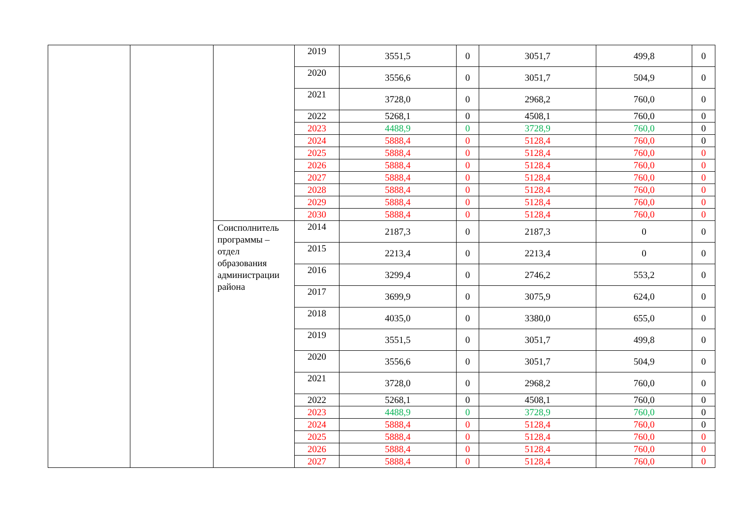| | | | 2019 | 3551,5 | 0 | 3051,7 | 499,8 | 0 |
| | | | 2020 | 3556,6 | 0 | 3051,7 | 504,9 | 0 |
| | | | 2021 | 3728,0 | 0 | 2968,2 | 760,0 | 0 |
| | | | 2022 | 5268,1 | 0 | 4508,1 | 760,0 | 0 |
| | | | 2023 | 4488,9 | 0 | 3728,9 | 760,0 | 0 |
| | | | 2024 | 5888,4 | 0 | 5128,4 | 760,0 | 0 |
| | | | 2025 | 5888,4 | 0 | 5128,4 | 760,0 | 0 |
| | | | 2026 | 5888,4 | 0 | 5128,4 | 760,0 | 0 |
| | | | 2027 | 5888,4 | 0 | 5128,4 | 760,0 | 0 |
| | | | 2028 | 5888,4 | 0 | 5128,4 | 760,0 | 0 |
| | | | 2029 | 5888,4 | 0 | 5128,4 | 760,0 | 0 |
| | | | 2030 | 5888,4 | 0 | 5128,4 | 760,0 | 0 |
| | | Соисполнитель программы – отдел образования администрации района | 2014 | 2187,3 | 0 | 2187,3 | 0 | 0 |
| | | | 2015 | 2213,4 | 0 | 2213,4 | 0 | 0 |
| | | | 2016 | 3299,4 | 0 | 2746,2 | 553,2 | 0 |
| | | | 2017 | 3699,9 | 0 | 3075,9 | 624,0 | 0 |
| | | | 2018 | 4035,0 | 0 | 3380,0 | 655,0 | 0 |
| | | | 2019 | 3551,5 | 0 | 3051,7 | 499,8 | 0 |
| | | | 2020 | 3556,6 | 0 | 3051,7 | 504,9 | 0 |
| | | | 2021 | 3728,0 | 0 | 2968,2 | 760,0 | 0 |
| | | | 2022 | 5268,1 | 0 | 4508,1 | 760,0 | 0 |
| | | | 2023 | 4488,9 | 0 | 3728,9 | 760,0 | 0 |
| | | | 2024 | 5888,4 | 0 | 5128,4 | 760,0 | 0 |
| | | | 2025 | 5888,4 | 0 | 5128,4 | 760,0 | 0 |
| | | | 2026 | 5888,4 | 0 | 5128,4 | 760,0 | 0 |
| | | | 2027 | 5888,4 | 0 | 5128,4 | 760,0 | 0 |